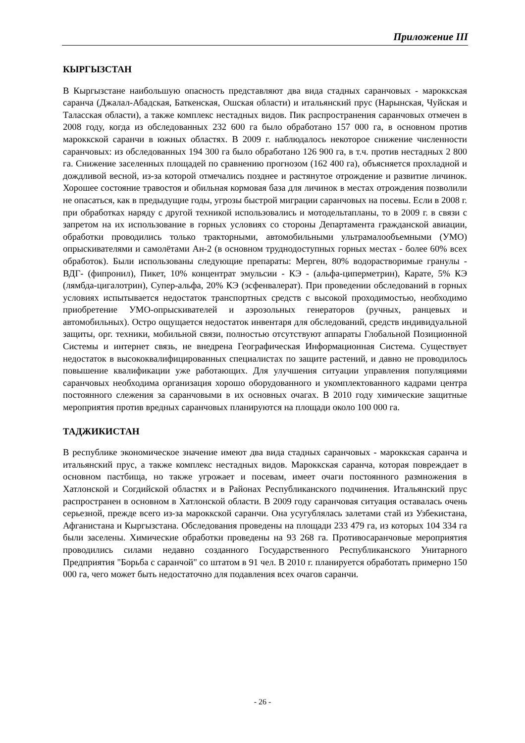Приложение III
КЫРГЫЗСТАН
В Кыргызстане наибольшую опасность представляют два вида стадных саранчовых - мароккская саранча (Джалал-Абадская, Баткенская, Ошская области) и итальянский прус (Нарынская, Чуйская и Таласская области), а также комплекс нестадных видов. Пик распространения саранчовых отмечен в 2008 году, когда из обследованных 232 600 га было обработано 157 000 га, в основном против мароккской саранчи в южных областях. В 2009 г. наблюдалось некоторое снижение численности саранчовых: из обследованных 194 300 га было обработано 126 900 га, в т.ч. против нестадных 2 800 га. Снижение заселенных площадей по сравнению прогнозом (162 400 га), объясняется прохладной и дождливой весной, из-за которой отмечались позднее и растянутое отрождение и развитие личинок. Хорошее состояние травостоя и обильная кормовая база для личинок в местах отрождения позволили не опасаться, как в предыдущие годы, угрозы быстрой миграции саранчовых на посевы. Если в 2008 г. при обработках наряду с другой техникой использовались и мотодельтапланы, то в 2009 г. в связи с запретом на их использование в горных условиях со стороны Департамента гражданской авиации, обработки проводились только тракторными, автомобильными ультрамалообъемными (УМО) опрыскивателями и самолётами Ан-2 (в основном труднодоступных горных местах - более 60% всех обработок). Были использованы следующие препараты: Мерген, 80% водорастворимые гранулы - ВДГ- (фипронил), Пикет, 10% концентрат эмульсии - КЭ - (альфа-циперметрин), Карате, 5% КЭ (лямбда-цигалотрин), Супер-альфа, 20% КЭ (эсфенвалерат). При проведении обследований в горных условиях испытывается недостаток транспортных средств с высокой проходимостью, необходимо приобретение УМО-опрыскивателей и аэрозольных генераторов (ручных, ранцевых и автомобильных). Остро ощущается недостаток инвентаря для обследований, средств индивидуальной защиты, орг. техники, мобильной связи, полностью отсутствуют аппараты Глобальной Позиционной Системы и интернет связь, не внедрена Географическая Информационная Система. Существует недостаток в высококвалифицированных специалистах по защите растений, и давно не проводилось повышение квалификации уже работающих. Для улучшения ситуации управления популяциями саранчовых необходима организация хорошо оборудованного и укомплектованного кадрами центра постоянного слежения за саранчовыми в их основных очагах. В 2010 году химические защитные мероприятия против вредных саранчовых планируются на площади около 100 000 га.
ТАДЖИКИСТАН
В республике экономическое значение имеют два вида стадных саранчовых - мароккская саранча и итальянский прус, а также комплекс нестадных видов. Мароккская саранча, которая повреждает в основном пастбища, но также угрожает и посевам, имеет очаги постоянного размножения в Хатлонской и Согдийской областях и в Районах Республиканского подчинения. Итальянский прус распространен в основном в Хатлонской области. В 2009 году саранчовая ситуация оставалась очень серьезной, прежде всего из-за мароккской саранчи. Она усугублялась залетами стай из Узбекистана, Афганистана и Кыргызстана. Обследования проведены на площади 233 479 га, из которых 104 334 га были заселены. Химические обработки проведены на 93 268 га. Противосаранчовые мероприятия проводились силами недавно созданного Государственного Республиканского Унитарного Предприятия "Борьба с саранчой" со штатом в 91 чел. В 2010 г. планируется обработать примерно 150 000 га, чего может быть недостаточно для подавления всех очагов саранчи.
- 26 -